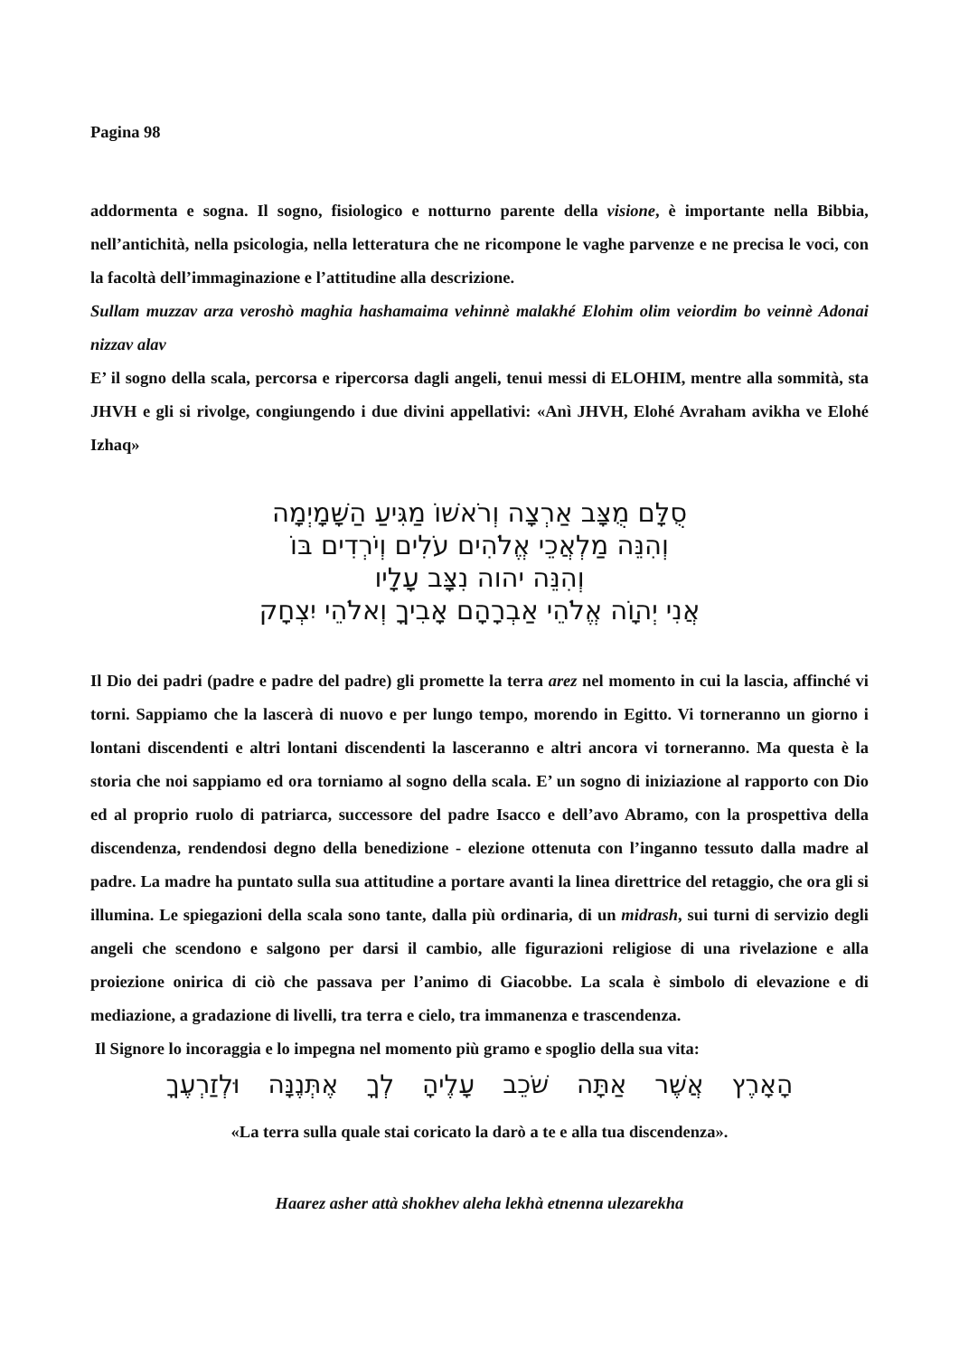Pagina 98
addormenta e sogna. Il sogno, fisiologico e notturno parente della visione, è importante nella Bibbia, nell’antichità, nella psicologia, nella letteratura che ne ricompone le vaghe parvenze e ne precisa le voci, con la facoltà dell’immaginazione e l’attitudine alla descrizione.
Sullam muzzav arza veroshò maghia hashamaima vehinnè malakhé Elohim olim veiordim bo veinnè Adonai nizzav alav
E’ il sogno della scala, percorsa e ripercorsa dagli angeli, tenui messi di ELOHIM, mentre alla sommità, sta JHVH e gli si rivolge, congiungendo i due divini appellativi: «Anì JHVH, Elohé Avraham avikha ve Elohé Izhaq»
סֻלָּם מֻצָּב אַרְצָה וְרֹאשׁוֹ מַגִּיעַ הַשָּׁמָיְמָה
וְהִנֵּה מַלְאֲכֵי אֱלֹהִים עֹלִים וְיֹרְדִים בּוֹ
וְהִנֵּה יהוה נִצָּב עָלָיו
אֲנִי יְהוָֹה אֱלֹהֵי אַבְרָהָם אָבִיךָ וְאלֹהֵי יִצְחָק
Il Dio dei padri (padre e padre del padre) gli promette la terra arez nel momento in cui la lascia, affinché vi torni. Sappiamo che la lascerà di nuovo e per lungo tempo, morendo in Egitto. Vi torneranno un giorno i lontani discendenti e altri lontani discendenti la lasceranno e altri ancora vi torneranno. Ma questa è la storia che noi sappiamo ed ora torniamo al sogno della scala. E’ un sogno di iniziazione al rapporto con Dio ed al proprio ruolo di patriarca, successore del padre Isacco e dell’avo Abramo, con la prospettiva della discendenza, rendendosi degno della benedizione - elezione ottenuta con l’inganno tessuto dalla madre al padre. La madre ha puntato sulla sua attitudine a portare avanti la linea direttrice del retaggio, che ora gli si illumina. Le spiegazioni della scala sono tante, dalla più ordinaria, di un midrash, sui turni di servizio degli angeli che scendono e salgono per darsi il cambio, alle figurazioni religiose di una rivelazione e alla proiezione onirica di ciò che passava per l’animo di Giacobbe. La scala è simbolo di elevazione e di mediazione, a gradazione di livelli, tra terra e cielo, tra immanenza e trascendenza.
Il Signore lo incoraggia e lo impegna nel momento più gramo e spoglio della sua vita:
הָאָרֶץ אֲשֶׁר אַתָּה שֹׁכֵב עָלֶיהָ לְךָ אֶתְּנֶנָּה וּלְזַרְעֶךָ
«La terra sulla quale stai coricato la darò a te e alla tua discendenza».
Haarez asher attà shokhev aleha lekhà etnenna ulezarekha